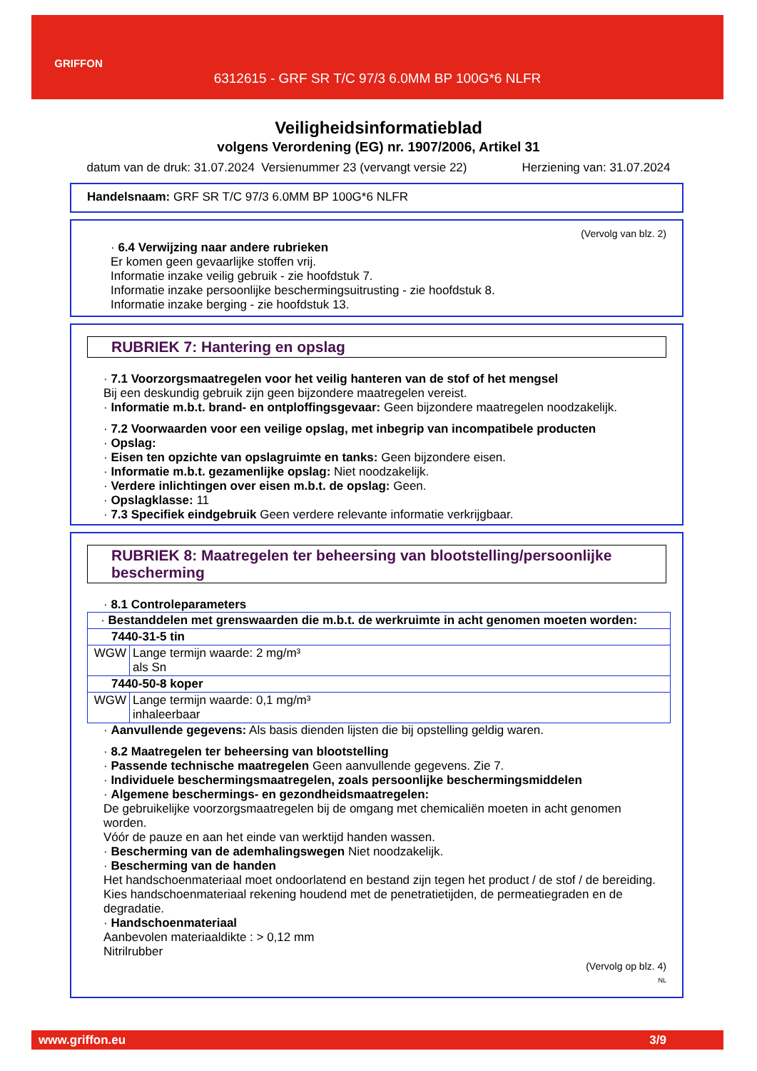GRIFFON
6312615 - GRF SR T/C 97/3 6.0MM BP 100G*6 NLFR
Veiligheidsinformatieblad
volgens Verordening (EG) nr. 1907/2006, Artikel 31
datum van de druk: 31.07.2024 Versienummer 23 (vervangt versie 22) Herziening van: 31.07.2024
Handelsnaam: GRF SR T/C 97/3 6.0MM BP 100G*6 NLFR
(Vervolg van blz. 2)
· 6.4 Verwijzing naar andere rubrieken
Er komen geen gevaarlijke stoffen vrij.
Informatie inzake veilig gebruik - zie hoofdstuk 7.
Informatie inzake persoonlijke beschermingsuitrusting - zie hoofdstuk 8.
Informatie inzake berging - zie hoofdstuk 13.
RUBRIEK 7: Hantering en opslag
· 7.1 Voorzorgsmaatregelen voor het veilig hanteren van de stof of het mengsel
Bij een deskundig gebruik zijn geen bijzondere maatregelen vereist.
· Informatie m.b.t. brand- en ontploffingsgevaar: Geen bijzondere maatregelen noodzakelijk.
· 7.2 Voorwaarden voor een veilige opslag, met inbegrip van incompatibele producten
· Opslag:
· Eisen ten opzichte van opslagruimte en tanks: Geen bijzondere eisen.
· Informatie m.b.t. gezamenlijke opslag: Niet noodzakelijk.
· Verdere inlichtingen over eisen m.b.t. de opslag: Geen.
· Opslagklasse: 11
· 7.3 Specifiek eindgebruik Geen verdere relevante informatie verkrijgbaar.
RUBRIEK 8: Maatregelen ter beheersing van blootstelling/persoonlijke bescherming
· 8.1 Controleparameters
| · Bestanddelen met grenswaarden die m.b.t. de werkruimte in acht genomen moeten worden: | |
| 7440-31-5 tin | |
| WGW | Lange termijn waarde: 2 mg/m³ als Sn |
| 7440-50-8 koper | |
| WGW | Lange termijn waarde: 0,1 mg/m³ inhaleerbaar |
· Aanvullende gegevens: Als basis dienden lijsten die bij opstelling geldig waren.
· 8.2 Maatregelen ter beheersing van blootstelling
· Passende technische maatregelen Geen aanvullende gegevens. Zie 7.
· Individuele beschermingsmaatregelen, zoals persoonlijke beschermingsmiddelen
· Algemene beschermings- en gezondheidsmaatregelen:
De gebruikelijke voorzorgsmaatregelen bij de omgang met chemicaliën moeten in acht genomen worden.
Vóór de pauze en aan het einde van werktijd handen wassen.
· Bescherming van de ademhalingswegen Niet noodzakelijk.
· Bescherming van de handen
Het handschoenmateriaal moet ondoorlatend en bestand zijn tegen het product / de stof / de bereiding.
Kies handschoenmateriaal rekening houdend met de penetratietijden, de permeatiegraden en de degradatie.
· Handschoenmateriaal
Aanbevolen materiaaldikte : > 0,12 mm
Nitrilrubber
(Vervolg op blz. 4)
NL
www.griffon.eu 3/9